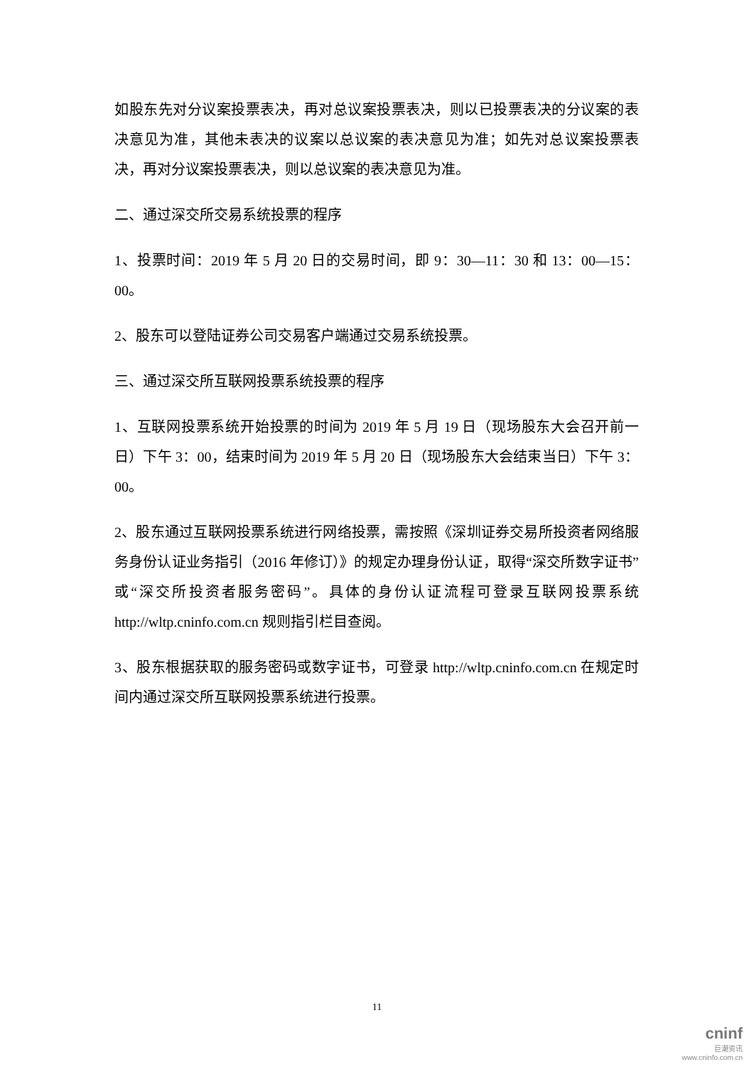如股东先对分议案投票表决，再对总议案投票表决，则以已投票表决的分议案的表决意见为准，其他未表决的议案以总议案的表决意见为准；如先对总议案投票表决，再对分议案投票表决，则以总议案的表决意见为准。
二、通过深交所交易系统投票的程序
1、投票时间：2019 年 5 月 20 日的交易时间，即 9：30—11：30 和 13：00—15：00。
2、股东可以登陆证券公司交易客户端通过交易系统投票。
三、通过深交所互联网投票系统投票的程序
1、互联网投票系统开始投票的时间为 2019 年 5 月 19 日（现场股东大会召开前一日）下午 3：00，结束时间为 2019 年 5 月 20 日（现场股东大会结束当日）下午 3：00。
2、股东通过互联网投票系统进行网络投票，需按照《深圳证券交易所投资者网络服务身份认证业务指引（2016 年修订）》的规定办理身份认证，取得“深交所数字证书”或“深交所投资者服务密码”。具体的身份认证流程可登录互联网投票系统 http://wltp.cninfo.com.cn 规则指引栏目查阅。
3、股东根据获取的服务密码或数字证书，可登录 http://wltp.cninfo.com.cn 在规定时间内通过深交所互联网投票系统进行投票。
11
cninf
巨潮资讯
www.cninfo.com.cn